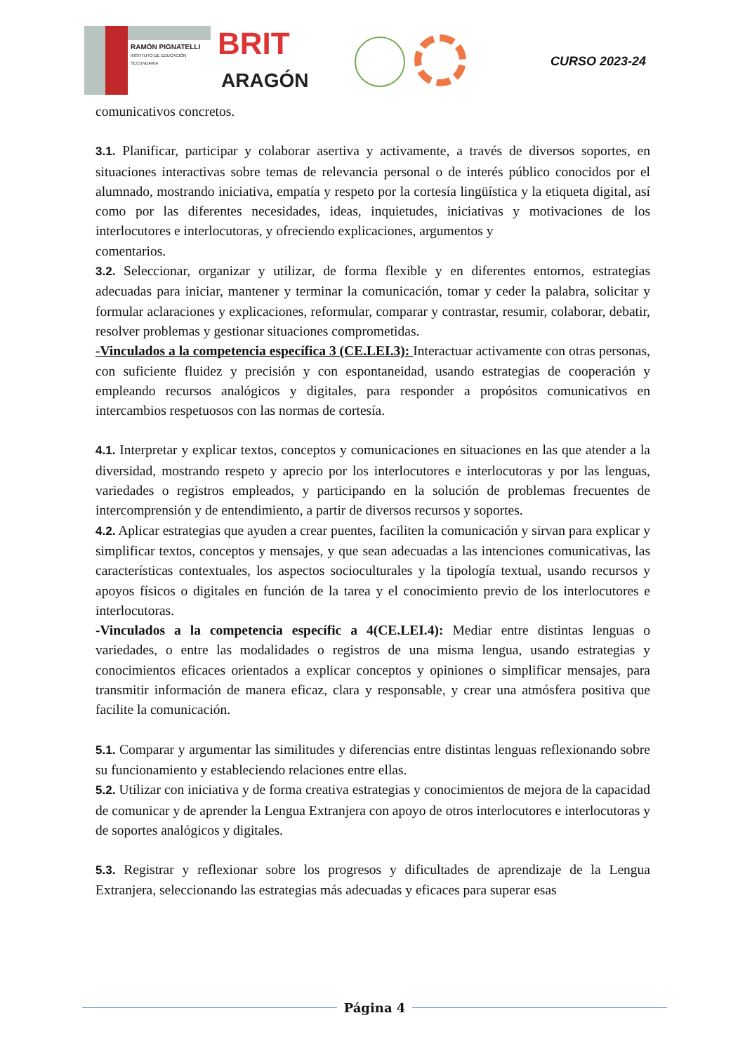RAMÓN PIGNATELLI
INSTITUTO DE EDUCACIÓN SECUNDARIA
BRIT
ARAGÓN
CURSO 2023-24
comunicativos concretos.
3.1. Planificar, participar y colaborar asertiva y activamente, a través de diversos soportes, en situaciones interactivas sobre temas de relevancia personal o de interés público conocidos por el alumnado, mostrando iniciativa, empatía y respeto por la cortesía lingüística y la etiqueta digital, así como por las diferentes necesidades, ideas, inquietudes, iniciativas y motivaciones de los interlocutores e interlocutoras, y ofreciendo explicaciones, argumentos y
comentarios.
3.2. Seleccionar, organizar y utilizar, de forma flexible y en diferentes entornos, estrategias adecuadas para iniciar, mantener y terminar la comunicación, tomar y ceder la palabra, solicitar y formular aclaraciones y explicaciones, reformular, comparar y contrastar, resumir, colaborar, debatir, resolver problemas y gestionar situaciones comprometidas.
-Vinculados a la competencia específica 3 (CE.LEI.3): Interactuar activamente con otras personas, con suficiente fluidez y precisión y con espontaneidad, usando estrategias de cooperación y empleando recursos analógicos y digitales, para responder a propósitos comunicativos en intercambios respetuosos con las normas de cortesía.
4.1. Interpretar y explicar textos, conceptos y comunicaciones en situaciones en las que atender a la diversidad, mostrando respeto y aprecio por los interlocutores e interlocutoras y por las lenguas, variedades o registros empleados, y participando en la solución de problemas frecuentes de intercomprensión y de entendimiento, a partir de diversos recursos y soportes.
4.2. Aplicar estrategias que ayuden a crear puentes, faciliten la comunicación y sirvan para explicar y simplificar textos, conceptos y mensajes, y que sean adecuadas a las intenciones comunicativas, las características contextuales, los aspectos socioculturales y la tipología textual, usando recursos y apoyos físicos o digitales en función de la tarea y el conocimiento previo de los interlocutores e interlocutoras.
-Vinculados a la competencia específic a 4(CE.LEI.4): Mediar entre distintas lenguas o variedades, o entre las modalidades o registros de una misma lengua, usando estrategias y conocimientos eficaces orientados a explicar conceptos y opiniones o simplificar mensajes, para transmitir información de manera eficaz, clara y responsable, y crear una atmósfera positiva que facilite la comunicación.
5.1. Comparar y argumentar las similitudes y diferencias entre distintas lenguas reflexionando sobre su funcionamiento y estableciendo relaciones entre ellas.
5.2. Utilizar con iniciativa y de forma creativa estrategias y conocimientos de mejora de la capacidad de comunicar y de aprender la Lengua Extranjera con apoyo de otros interlocutores e interlocutoras y de soportes analógicos y digitales.
5.3. Registrar y reflexionar sobre los progresos y dificultades de aprendizaje de la Lengua Extranjera, seleccionando las estrategias más adecuadas y eficaces para superar esas
Página 4